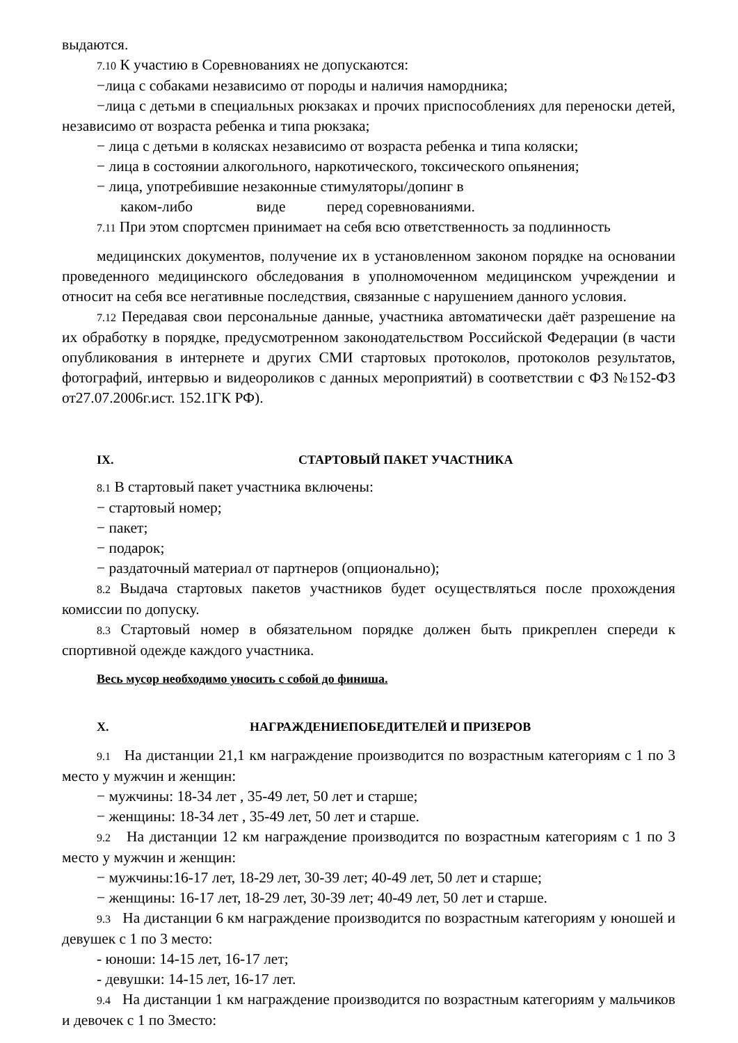выдаются.
7.10 К участию в Соревнованиях не допускаются:
−лица с собаками независимо от породы и наличия намордника;
−лица с детьми в специальных рюкзаках и прочих приспособлениях для переноски детей, независимо от возраста ребенка и типа рюкзака;
− лица с детьми в колясках независимо от возраста ребенка и типа коляски;
− лица в состоянии алкогольного, наркотического, токсического опьянения;
− лица, употребившие незаконные стимуляторы/допинг в
каком-либо виде перед соревнованиями.
7.11 При этом спортсмен принимает на себя всю ответственность за подлинность
медицинских документов, получение их в установленном законом порядке на основании проведенного медицинского обследования в уполномоченном медицинском учреждении и относит на себя все негативные последствия, связанные с нарушением данного условия.
7.12 Передавая свои персональные данные, участника автоматически даёт разрешение на их обработку в порядке, предусмотренном законодательством Российской Федерации (в части опубликования в интернете и других СМИ стартовых протоколов, протоколов результатов, фотографий, интервью и видеороликов с данных мероприятий) в соответствии с ФЗ №152-ФЗ от27.07.2006г.ист. 152.1ГК РФ).
IX. СТАРТОВЫЙ ПАКЕТ УЧАСТНИКА
8.1 В стартовый пакет участника включены:
− стартовый номер;
− пакет;
− подарок;
− раздаточный материал от партнеров (опционально);
8.2 Выдача стартовых пакетов участников будет осуществляться после прохождения комиссии по допуску.
8.3 Стартовый номер в обязательном порядке должен быть прикреплен спереди к спортивной одежде каждого участника.
Весь мусор необходимо уносить с собой до финиша.
X. НАГРАЖДЕНИЕПОБЕДИТЕЛЕЙ И ПРИЗЕРОВ
9.1 На дистанции 21,1 км награждение производится по возрастным категориям с 1 по 3 место у мужчин и женщин:
− мужчины: 18-34 лет , 35-49 лет, 50 лет и старше;
− женщины: 18-34 лет , 35-49 лет, 50 лет и старше.
9.2 На дистанции 12 км награждение производится по возрастным категориям с 1 по 3 место у мужчин и женщин:
− мужчины:16-17 лет, 18-29 лет, 30-39 лет; 40-49 лет, 50 лет и старше;
− женщины: 16-17 лет, 18-29 лет, 30-39 лет; 40-49 лет, 50 лет и старше.
9.3 На дистанции 6 км награждение производится по возрастным категориям у юношей и девушек с 1 по 3 место:
- юноши: 14-15 лет, 16-17 лет;
- девушки: 14-15 лет, 16-17 лет.
9.4 На дистанции 1 км награждение производится по возрастным категориям у мальчиков и девочек с 1 по 3место: